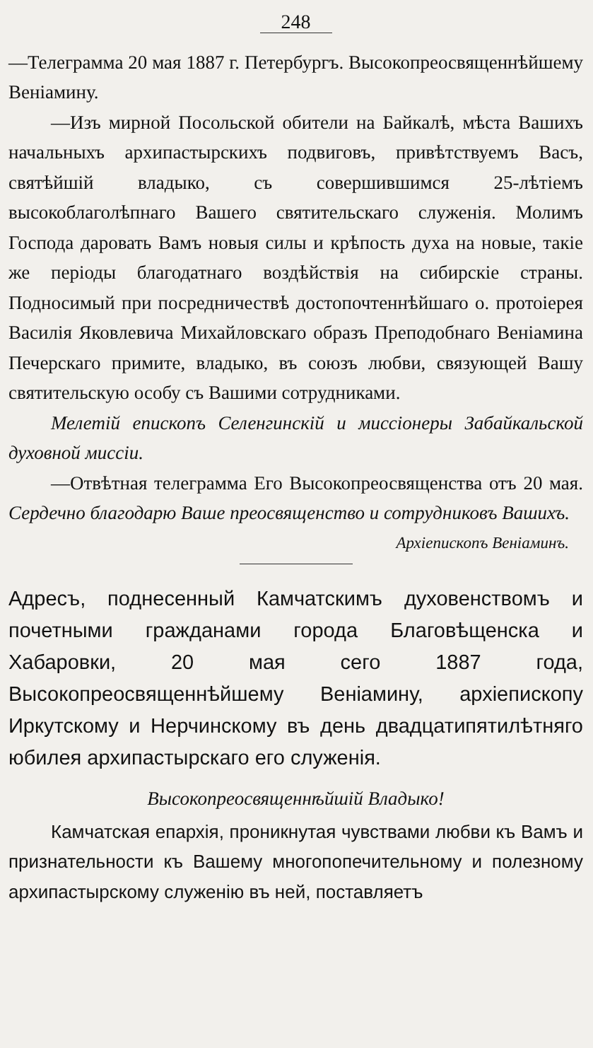248
—Телеграмма 20 мая 1887 г. Петербургъ. Высокопреосвященнѣйшему Веніамину.
—Изъ мирной Посольской обители на Байкалѣ, мѣста Вашихъ начальныхъ архипастырскихъ подвиговъ, привѣтствуемъ Васъ, святѣйшій владыко, съ совершившимся 25-лѣтіемъ высокоблаголѣпнаго Вашего святительскаго служенія. Молимъ Господа даровать Вамъ новыя силы и крѣпость духа на новые, такіе же періоды благодатнаго воздѣйствія на сибирскіе страны. Подносимый при посредничествѣ достопочтеннѣйшаго о. протоіерея Василія Яковлевича Михайловскаго образъ Преподобнаго Веніамина Печерскаго примите, владыко, въ союзъ любви, связующей Вашу святительскую особу съ Вашими сотрудниками.
Мелетій епископъ Селенгинскій и миссіонеры Забайкальской духовной миссіи.
—Отвѣтная телеграмма Его Высокопреосвященства отъ 20 мая. Сердечно благодарю Ваше преосвященство и сотрудниковъ Вашихъ.
Архіепископъ Веніаминъ.
Адресъ, поднесенный Камчатскимъ духовенствомъ и почетными гражданами города Благовѣщенска и Хабаровки, 20 мая сего 1887 года, Высокопреосвященнѣйшему Веніамину, архіепископу Иркутскому и Нерчинскому въ день двадцатипятилѣтняго юбилея архипастырскаго его служенія.
Высокопреосвященнѣйшій Владыко!
Камчатская епархія, проникнутая чувствами любви къ Вамъ и признательности къ Вашему многопопечительному и полезному архипастырскому служенію въ ней, поставляетъ